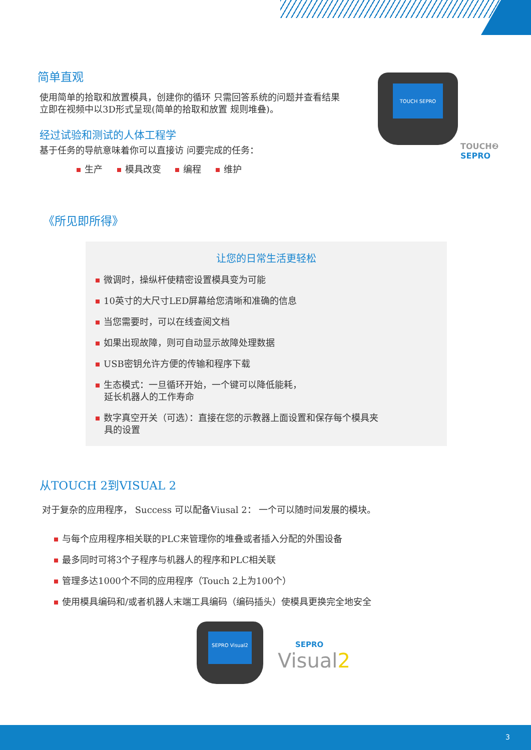简单直观
使用简单的拾取和放置模具，创建你的循环 只需回答系统的问题并查看结果 立即在视频中以3D形式呈现(简单的拾取和放置 规则堆叠)。
经过试验和测试的人体工程学
基于任务的导航意味着你可以直接访 问要完成的任务：
生产 模具改变 编程 维护
TOUCH SEPRO
TOUCH❷
SEPRO
《所见即所得》
让您的日常生活更轻松
微调时，操纵杆使精密设置模具变为可能
10英寸的大尺寸LED屏幕给您清晰和准确的信息
当您需要时，可以在线查阅文档
如果出现故障，则可自动显示故障处理数据
USB密钥允许方便的传输和程序下载
生态模式：一旦循环开始，一个键可以降低能耗，
延长机器人的工作寿命
数字真空开关（可选）：直接在您的示教器上面设置和保存每个模具夹
具的设置
从TOUCH 2到VISUAL 2
对于复杂的应用程序， Success 可以配备Viusal 2： 一个可以随时间发展的模块。
与每个应用程序相关联的PLC来管理你的堆叠或者插入分配的外围设备
最多同时可将3个子程序与机器人的程序和PLC相关联
管理多达1000个不同的应用程序（Touch 2上为100个）
使用模具编码和/或者机器人末端工具编码（编码插头）使模具更换完全地安全
SEPRO Visual2
SEPRO
Visual2
3